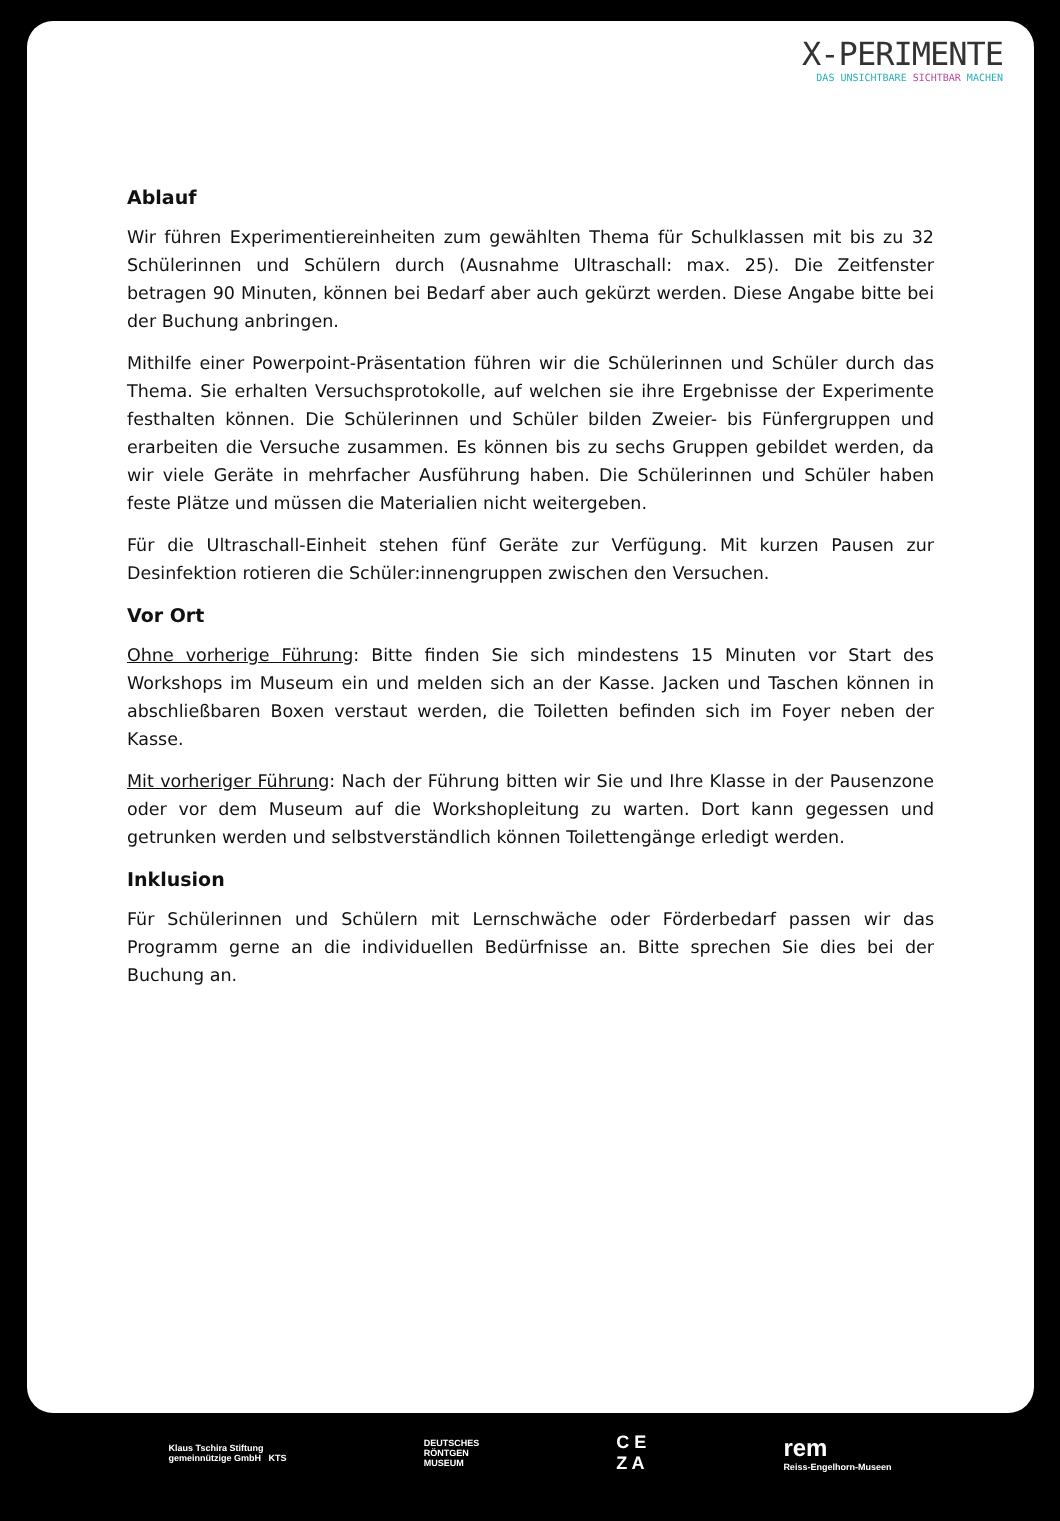X-PERIMENTE
DAS UNSICHTBARE SICHTBAR MACHEN
Ablauf
Wir führen Experimentiereinheiten zum gewählten Thema für Schulklassen mit bis zu 32 Schülerinnen und Schülern durch (Ausnahme Ultraschall: max. 25). Die Zeitfenster betragen 90 Minuten, können bei Bedarf aber auch gekürzt werden. Diese Angabe bitte bei der Buchung anbringen.
Mithilfe einer Powerpoint-Präsentation führen wir die Schülerinnen und Schüler durch das Thema. Sie erhalten Versuchsprotokolle, auf welchen sie ihre Ergebnisse der Experimente festhalten können. Die Schülerinnen und Schüler bilden Zweier- bis Fünfergruppen und erarbeiten die Versuche zusammen. Es können bis zu sechs Gruppen gebildet werden, da wir viele Geräte in mehrfacher Ausführung haben. Die Schülerinnen und Schüler haben feste Plätze und müssen die Materialien nicht weitergeben.
Für die Ultraschall-Einheit stehen fünf Geräte zur Verfügung. Mit kurzen Pausen zur Desinfektion rotieren die Schüler:innengruppen zwischen den Versuchen.
Vor Ort
Ohne vorherige Führung: Bitte finden Sie sich mindestens 15 Minuten vor Start des Workshops im Museum ein und melden sich an der Kasse. Jacken und Taschen können in abschließbaren Boxen verstaut werden, die Toiletten befinden sich im Foyer neben der Kasse.
Mit vorheriger Führung: Nach der Führung bitten wir Sie und Ihre Klasse in der Pausenzone oder vor dem Museum auf die Workshopleitung zu warten. Dort kann gegessen und getrunken werden und selbstverständlich können Toilettengänge erledigt werden.
Inklusion
Für Schülerinnen und Schülern mit Lernschwäche oder Förderbedarf passen wir das Programm gerne an die individuellen Bedürfnisse an. Bitte sprechen Sie dies bei der Buchung an.
Klaus Tschira Stiftung
gemeinnützige GmbH KTS
DEUTSCHES
RÖNTGEN
MUSEUM
C E
Z A
rem
Reiss-Engelhorn-Museen